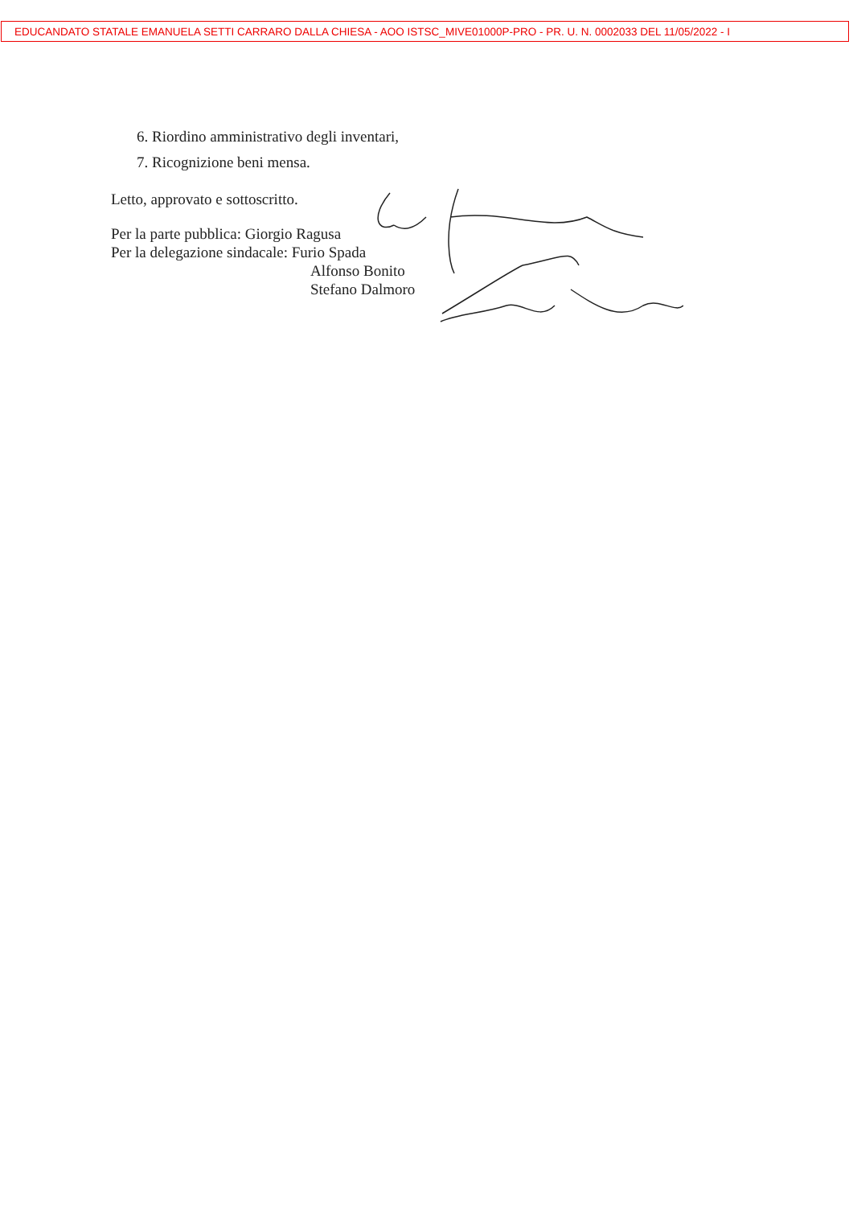EDUCANDATO STATALE EMANUELA SETTI CARRARO DALLA CHIESA - AOO ISTSC_MIVE01000P-PRO - PR. U. N. 0002033 DEL 11/05/2022 - I
6. Riordino amministrativo degli inventari,
7. Ricognizione beni mensa.
Letto, approvato e sottoscritto.
Per la parte pubblica: Giorgio Ragusa
Per la delegazione sindacale: Furio Spada
Alfonso Bonito
Stefano Dalmoro